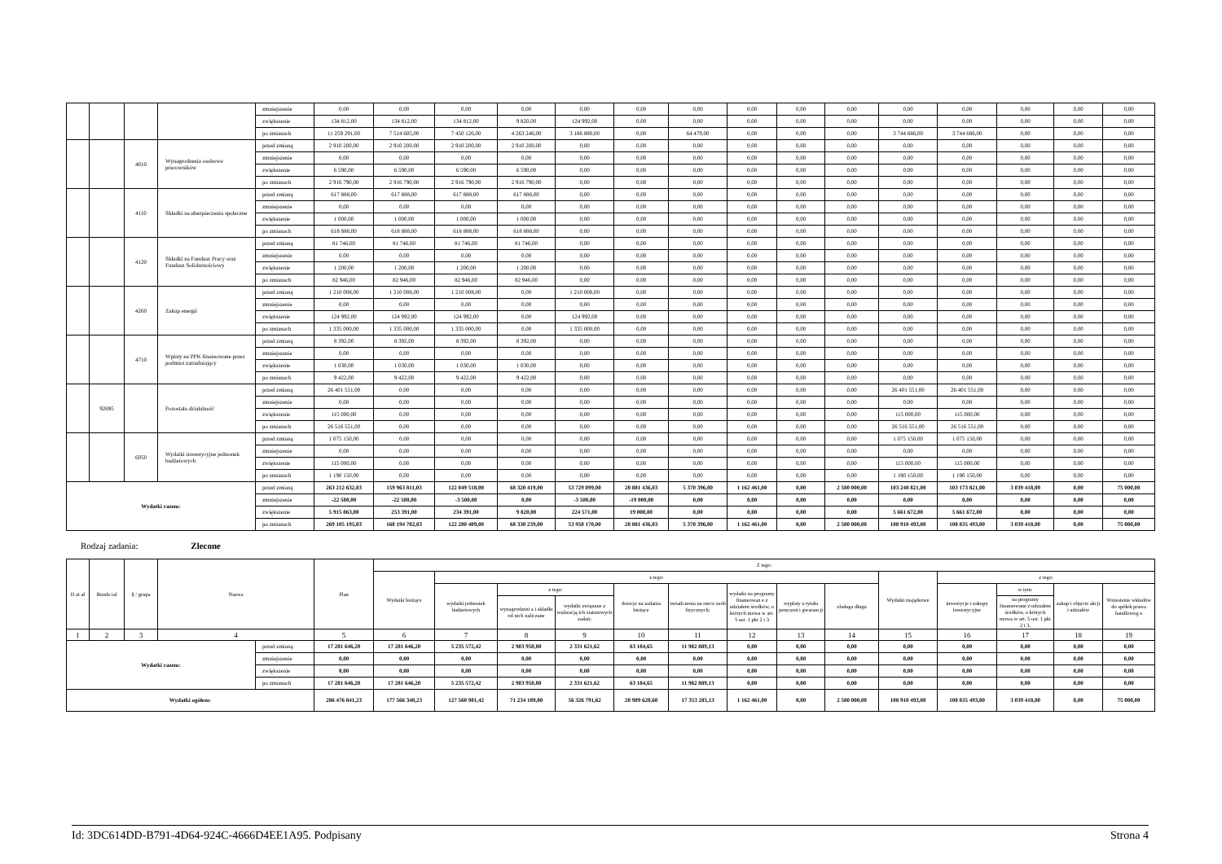| | | | | zmniejszenie | 0,00 | 0,00 | 0,00 | 0,00 | 0,00 | 0,00 | 0,00 | 0,00 | 0,00 | 0,00 | 0,00 | 0,00 | 0,00 | 0,00 | 0,00 |
| | | | | zwiększenie | 134 812,00 | 134 812,00 | 134 812,00 | 9 820,00 | 124 992,00 | 0,00 | 0,00 | 0,00 | 0,00 | 0,00 | 0,00 | 0,00 | 0,00 | 0,00 | 0,00 |
| | | | | po zmianach | 11 259 291,00 | 7 514 605,00 | 7 450 126,00 | 4 263 246,00 | 3 186 880,00 | 0,00 | 64 479,00 | 0,00 | 0,00 | 0,00 | 3 744 686,00 | 3 744 686,00 | 0,00 | 0,00 | 0,00 |
| | | 4010 | Wynagrodzenia osobowe pracowników | przed zmianą | 2 910 200,00 | 2 910 200,00 | 2 910 200,00 | 2 910 200,00 | 0,00 | 0,00 | 0,00 | 0,00 | 0,00 | 0,00 | 0,00 | 0,00 | 0,00 | 0,00 | 0,00 |
| | | | | zmniejszenie | 0,00 | 0,00 | 0,00 | 0,00 | 0,00 | 0,00 | 0,00 | 0,00 | 0,00 | 0,00 | 0,00 | 0,00 | 0,00 | 0,00 | 0,00 |
| | | | | zwiększenie | 6 590,00 | 6 590,00 | 6 590,00 | 6 590,00 | 0,00 | 0,00 | 0,00 | 0,00 | 0,00 | 0,00 | 0,00 | 0,00 | 0,00 | 0,00 | 0,00 |
| | | | | po zmianach | 2 916 790,00 | 2 916 790,00 | 2 916 790,00 | 2 916 790,00 | 0,00 | 0,00 | 0,00 | 0,00 | 0,00 | 0,00 | 0,00 | 0,00 | 0,00 | 0,00 | 0,00 |
| | | 4110 | Składki na ubezpieczenia społeczne | przed zmianą | 617 888,00 | 617 888,00 | 617 888,00 | 617 888,00 | 0,00 | 0,00 | 0,00 | 0,00 | 0,00 | 0,00 | 0,00 | 0,00 | 0,00 | 0,00 | 0,00 |
| | | | | zmniejszenie | 0,00 | 0,00 | 0,00 | 0,00 | 0,00 | 0,00 | 0,00 | 0,00 | 0,00 | 0,00 | 0,00 | 0,00 | 0,00 | 0,00 | 0,00 |
| | | | | zwiększenie | 1 000,00 | 1 000,00 | 1 000,00 | 1 000,00 | 0,00 | 0,00 | 0,00 | 0,00 | 0,00 | 0,00 | 0,00 | 0,00 | 0,00 | 0,00 | 0,00 |
| | | | | po zmianach | 618 888,00 | 618 888,00 | 618 888,00 | 618 888,00 | 0,00 | 0,00 | 0,00 | 0,00 | 0,00 | 0,00 | 0,00 | 0,00 | 0,00 | 0,00 | 0,00 |
| | | 4120 | Składki na Fundusz Pracy oraz Fundusz Solidarnościowy | przed zmianą | 81 746,00 | 81 746,00 | 81 746,00 | 81 746,00 | 0,00 | 0,00 | 0,00 | 0,00 | 0,00 | 0,00 | 0,00 | 0,00 | 0,00 | 0,00 | 0,00 |
| | | | | zmniejszenie | 0,00 | 0,00 | 0,00 | 0,00 | 0,00 | 0,00 | 0,00 | 0,00 | 0,00 | 0,00 | 0,00 | 0,00 | 0,00 | 0,00 | 0,00 |
| | | | | zwiększenie | 1 200,00 | 1 200,00 | 1 200,00 | 1 200,00 | 0,00 | 0,00 | 0,00 | 0,00 | 0,00 | 0,00 | 0,00 | 0,00 | 0,00 | 0,00 | 0,00 |
| | | | | po zmianach | 82 946,00 | 82 946,00 | 82 946,00 | 82 946,00 | 0,00 | 0,00 | 0,00 | 0,00 | 0,00 | 0,00 | 0,00 | 0,00 | 0,00 | 0,00 | 0,00 |
| | | 4260 | Zakup energii | przed zmianą | 1 210 008,00 | 1 210 008,00 | 1 210 008,00 | 0,00 | 1 210 008,00 | 0,00 | 0,00 | 0,00 | 0,00 | 0,00 | 0,00 | 0,00 | 0,00 | 0,00 | 0,00 |
| | | | | zmniejszenie | 0,00 | 0,00 | 0,00 | 0,00 | 0,00 | 0,00 | 0,00 | 0,00 | 0,00 | 0,00 | 0,00 | 0,00 | 0,00 | 0,00 | 0,00 |
| | | | | zwiększenie | 124 992,00 | 124 992,00 | 124 992,00 | 0,00 | 124 992,00 | 0,00 | 0,00 | 0,00 | 0,00 | 0,00 | 0,00 | 0,00 | 0,00 | 0,00 | 0,00 |
| | | | | po zmianach | 1 335 000,00 | 1 335 000,00 | 1 335 000,00 | 0,00 | 1 335 000,00 | 0,00 | 0,00 | 0,00 | 0,00 | 0,00 | 0,00 | 0,00 | 0,00 | 0,00 | 0,00 |
| | | 4710 | Wpłaty na PPK finansowane przez podmiot zatrudniający | przed zmianą | 8 392,00 | 8 392,00 | 8 392,00 | 8 392,00 | 0,00 | 0,00 | 0,00 | 0,00 | 0,00 | 0,00 | 0,00 | 0,00 | 0,00 | 0,00 | 0,00 |
| | | | | zmniejszenie | 0,00 | 0,00 | 0,00 | 0,00 | 0,00 | 0,00 | 0,00 | 0,00 | 0,00 | 0,00 | 0,00 | 0,00 | 0,00 | 0,00 | 0,00 |
| | | | | zwiększenie | 1 030,00 | 1 030,00 | 1 030,00 | 1 030,00 | 0,00 | 0,00 | 0,00 | 0,00 | 0,00 | 0,00 | 0,00 | 0,00 | 0,00 | 0,00 | 0,00 |
| | | | | po zmianach | 9 422,00 | 9 422,00 | 9 422,00 | 9 422,00 | 0,00 | 0,00 | 0,00 | 0,00 | 0,00 | 0,00 | 0,00 | 0,00 | 0,00 | 0,00 | 0,00 |
| | 92695 | | Pozostała działalność | przed zmianą | 26 401 551,00 | 0,00 | 0,00 | 0,00 | 0,00 | 0,00 | 0,00 | 0,00 | 0,00 | 0,00 | 26 401 551,00 | 26 401 551,00 | 0,00 | 0,00 | 0,00 |
| | | | | zmniejszenie | 0,00 | 0,00 | 0,00 | 0,00 | 0,00 | 0,00 | 0,00 | 0,00 | 0,00 | 0,00 | 0,00 | 0,00 | 0,00 | 0,00 | 0,00 |
| | | | | zwiększenie | 115 000,00 | 0,00 | 0,00 | 0,00 | 0,00 | 0,00 | 0,00 | 0,00 | 0,00 | 0,00 | 115 000,00 | 115 000,00 | 0,00 | 0,00 | 0,00 |
| | | | | po zmianach | 26 516 551,00 | 0,00 | 0,00 | 0,00 | 0,00 | 0,00 | 0,00 | 0,00 | 0,00 | 0,00 | 26 516 551,00 | 26 516 551,00 | 0,00 | 0,00 | 0,00 |
| | | 6050 | Wydatki inwestycyjne jednostek budżetowych | przed zmianą | 1 075 150,00 | 0,00 | 0,00 | 0,00 | 0,00 | 0,00 | 0,00 | 0,00 | 0,00 | 0,00 | 1 075 150,00 | 1 075 150,00 | 0,00 | 0,00 | 0,00 |
| | | | | zmniejszenie | 0,00 | 0,00 | 0,00 | 0,00 | 0,00 | 0,00 | 0,00 | 0,00 | 0,00 | 0,00 | 0,00 | 0,00 | 0,00 | 0,00 | 0,00 |
| | | | | zwiększenie | 115 000,00 | 0,00 | 0,00 | 0,00 | 0,00 | 0,00 | 0,00 | 0,00 | 0,00 | 0,00 | 115 000,00 | 115 000,00 | 0,00 | 0,00 | 0,00 |
| | | | | po zmianach | 1 190 150,00 | 0,00 | 0,00 | 0,00 | 0,00 | 0,00 | 0,00 | 0,00 | 0,00 | 0,00 | 1 190 150,00 | 1 190 150,00 | 0,00 | 0,00 | 0,00 |
| Wydatki razem: | | | | przed zmianą | 263 212 632,03 | 159 963 811,03 | 122 049 518,00 | 68 320 419,00 | 53 729 099,00 | 28 881 436,03 | 5 370 396,00 | 1 162 461,00 | 0,00 | 2 500 000,00 | 103 248 821,00 | 103 173 821,00 | 3 039 418,00 | 0,00 | 75 000,00 |
| | | | | zmniejszenie | -22 500,00 | -22 500,00 | -3 500,00 | 0,00 | -3 500,00 | -19 000,00 | 0,00 | 0,00 | 0,00 | 0,00 | 0,00 | 0,00 | 0,00 | 0,00 | 0,00 |
| | | | | zwiększenie | 5 915 063,00 | 253 391,00 | 234 391,00 | 9 820,00 | 224 571,00 | 19 000,00 | 0,00 | 0,00 | 0,00 | 0,00 | 5 661 672,00 | 5 661 672,00 | 0,00 | 0,00 | 0,00 |
| | | | | po zmianach | 269 105 195,03 | 160 194 702,03 | 122 280 409,00 | 68 330 239,00 | 53 950 170,00 | 28 881 436,03 | 5 370 396,00 | 1 162 461,00 | 0,00 | 2 500 000,00 | 108 910 493,00 | 108 835 493,00 | 3 039 418,00 | 0,00 | 75 000,00 |
Rodzaj zadania: Zlecone
| D zi ał | Rozdz iał | § / grupa | Nazwa | | Plan | Z tego: | | | | | | | | | | | | | |
| --- | --- | --- | --- | --- | --- | --- | --- | --- | --- | --- | --- | --- | --- | --- | --- | --- | --- | --- | --- |
| | | | | | | Wydatki bieżące | z tego: | | | | | | | | Wydatki majątkowe | z tego: | | | |
| | | | | | | | wydatki jednostek budżetowych | z tego: | | dotacje na zadania bieżące | świadczenia na rzecz osób fizycznych; | wydatki na programy finansowan e z udziałem środków, o których mowa w art. 5 ust. 1 pkt 2 i 3 | wypłaty z tytułu poręczeń i gwarancji | obsługa długu | | inwestycje i zakupy inwestycyjne | w tym: | zakup i objęcie akcji i udziałów | Wniesienie wkładów do spółek prawa handloweg o |
| | | | | | | | | wynagrodzeni a i składki od nich naliczane | wydatki związane z realizacją ich statutowych zadań; | | | | | | | | na programy finansowane z udziałem środków, o których mowa w art. 5 ust. 1 pkt 2 i 3, | | |
| 1 | 2 | 3 | 4 | | 5 | 6 | 7 | 8 | 9 | 10 | 11 | 12 | 13 | 14 | 15 | 16 | 17 | 18 | 19 |
| Wydatki razem: | | | | przed zmianą | 17 281 646,20 | 17 281 646,20 | 5 235 572,42 | 2 903 950,80 | 2 331 621,62 | 63 184,65 | 11 982 889,13 | 0,00 | 0,00 | 0,00 | 0,00 | 0,00 | 0,00 | 0,00 | 0,00 |
| | | | | zmniejszenie | 0,00 | 0,00 | 0,00 | 0,00 | 0,00 | 0,00 | 0,00 | 0,00 | 0,00 | 0,00 | 0,00 | 0,00 | 0,00 | 0,00 | 0,00 |
| | | | | zwiększenie | 0,00 | 0,00 | 0,00 | 0,00 | 0,00 | 0,00 | 0,00 | 0,00 | 0,00 | 0,00 | 0,00 | 0,00 | 0,00 | 0,00 | 0,00 |
| | | | | po zmianach | 17 281 646,20 | 17 281 646,20 | 5 235 572,42 | 2 903 950,80 | 2 331 621,62 | 63 184,65 | 11 982 889,13 | 0,00 | 0,00 | 0,00 | 0,00 | 0,00 | 0,00 | 0,00 | 0,00 |
| Wydatki ogółem: | | | | | 286 476 841,23 | 177 566 348,23 | 127 560 981,42 | 71 234 189,80 | 56 326 791,62 | 28 989 620,68 | 17 353 285,13 | 1 162 461,00 | 0,00 | 2 500 000,00 | 108 910 493,00 | 108 835 493,00 | 3 039 418,00 | 0,00 | 75 000,00 |
Id: 3DC614DD-B791-4D64-924C-4666D4EE1A95. Podpisany Strona 4